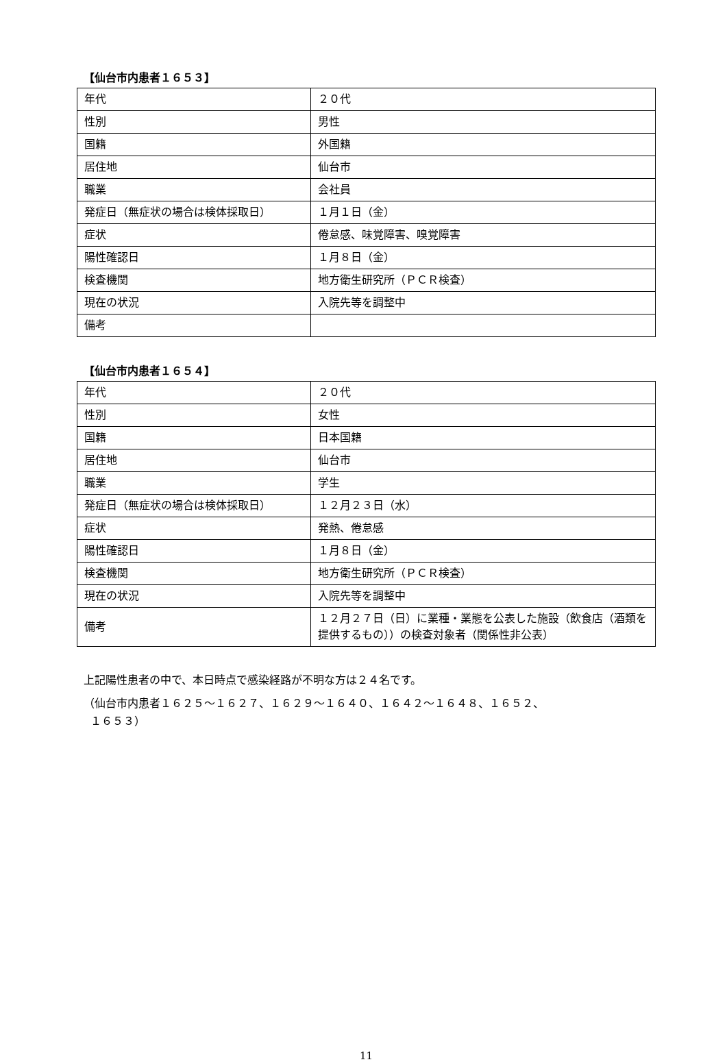【仙台市内患者１６５３】
| 年代 | ２０代 |
| 性別 | 男性 |
| 国籍 | 外国籍 |
| 居住地 | 仙台市 |
| 職業 | 会社員 |
| 発症日（無症状の場合は検体採取日） | １月１日（金） |
| 症状 | 倦怠感、味覚障害、嗅覚障害 |
| 陽性確認日 | １月８日（金） |
| 検査機関 | 地方衛生研究所（ＰＣＲ検査） |
| 現在の状況 | 入院先等を調整中 |
| 備考 | |
【仙台市内患者１６５４】
| 年代 | ２０代 |
| 性別 | 女性 |
| 国籍 | 日本国籍 |
| 居住地 | 仙台市 |
| 職業 | 学生 |
| 発症日（無症状の場合は検体採取日） | １２月２３日（水） |
| 症状 | 発熱、倦怠感 |
| 陽性確認日 | １月８日（金） |
| 検査機関 | 地方衛生研究所（ＰＣＲ検査） |
| 現在の状況 | 入院先等を調整中 |
| 備考 | １２月２７日（日）に業種・業態を公表した施設（飲食店（酒類を提供するもの））の検査対象者（関係性非公表） |
上記陽性患者の中で、本日時点で感染経路が不明な方は２４名です。
（仙台市内患者１６２５～１６２７、１６２９～１６４０、１６４２～１６４８、１６５２、
１６５３）
11